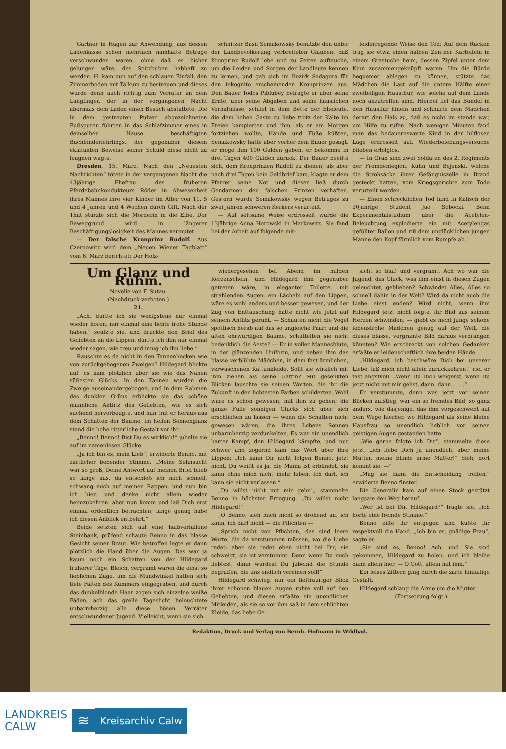Gärtner in Hagen zur Anwendung, aus dessen Ladenkasse schon mehrfach namhafte Beträge verschwunden waren, ohne daß es bisher gelungen wäre, des Spitzbuben habhaft zu werden. H. kam nun auf den schlauen Einfall, den Zimmerboden mit Talkum zu bestreuen und dieses wurde denn auch richtig zum Verräter an dem Langfinger, der in der vergangenen Nacht abermals dem Laden einen Besuch abstattete. Die in dem gestreuten Pulver abgezeichneten Fußspuren führten in das Schlafzimmer eines in demselben Hause beschäftigten Buchbinderlehrlings, der gegenüber diesem eklatanten Beweise seiner Schuld diese nicht zu leugnen wagte.
Dresden, 15. März. Nach den „Neuesten Nachrichten“ tötete in der vergangenen Nacht die 43jährige Ehefrau des früheren Pferdebahnkondukteurs Röder in Abwesenheit ihres Mannes ihre vier Kinder im Alter von 11, 5 und 4 Jahren und 4 Wochen durch Gift. Nach der That stürzte sich die Mörderin in die Elbe. Der Beweggrund wird in längerer Beschäftigungslosigkeit des Mannes vermutet.
— Der falsche Kronprinz Rudolf. Aus Czernowitz wird dem „Neuen Wiener Tagblatt“ vom 6. März berichtet: Der Holz-
schnitzer Basil Semakowsky benützte den unter der Landbevölkerung verbreiteten Glauben, daß Kronprinz Rudolf lebe und zu Zeiten auftauche, um die Leiden und Sorgen der Landleute kennen zu lernen, und gab sich im Bezirk Sadagora für den inkognito erscheinenden Kronprinzen aus. Den Bauer Todos Piblubey befragte er über seine Ernte, über seine Abgaben und seine häuslichen Verhältnisse, schlief in dem Bette der Eheleute, die dem hohen Gaste zu liebe trotz der Kälte im Freien kampierten und ihm, als er am Morgen fortziehen wollte, Hände und Füße küßten, Semakowsky hatte aber vorher dem Bauer gesagt, er möge ihm 100 Gulden geben, er bekomme in drei Tagen 400 Gulden zurück. Der Bauer beeilte sich, dem Kronprinzen Rudolf zu dienen; als aber nach drei Tagen kein Geldbrief kam, klagte er dem Pfarrer seine Not und dieser ließ durch Gendarmen den falschen Prinzen verhaften. Gestern wurde Semakowsky wegen Betruges zu zwei Jahren schweren Kerkers verurteilt.
— Auf seltsame Weise erdrosselt wurde die 13jährige Anna Horowski in Markowitz. Sie fand bei der Arbeit auf folgende mit-
leiderregende Weise den Tod: Auf dem Rücken trug sie etwa einen halben Zentner Kartoffeln in einem Grastuche heim, dessen Zipfel unter dem Kinn zusammengeknüpft waren. Um die Bürde bequemer ablegen zu können, stützte das Mädchen die Last auf die untere Hälfte einer zweiteiligen Hausthür, wie solche auf dem Lande noch anzutreffen sind. Hierbei fiel das Bündel in den Hausflur hinein und schnürte dem Mädchen derart den Hals zu, daß es nicht im stande war, um Hilfe zu rufen. Nach wenigen Minuten fand man das bedauernswerte Kind in der hilflosen Lage erdrosselt auf. Wiederbelebungsversuche blieben erfolglos.
— In Oran sind zwei Soldaten des 2. Regiments der Fremdenlegion, Kuhn und Bejenski, welche die Strohsäcke ihrer Gefängniszelle in Brand gesteckt hatten, vom Kriegsgerichte zum Tode verurteilt worden.
— Einen schrecklichen Tod fand in Kalisch der 20jährige Student Jao Sobocki. Beim Experimentalstudium über die Acetylen-Beleuchtung explodierte ein mit Acetylengas gefüllter Ballon und riß dem unglücklichen jungen Manne den Kopf förmlich vom Rumpfe ab.
Um Glanz und Ruhm.
Novelle von F. Sutau.
(Nachdruck verboten.)
21.
„Ach, dürfte ich sie wenigstens nur einmal wieder hören, nur einmal eine lichte frohe Stunde haben,“ seufzte sie, und drückte den Brief des Geliebten an die Lippen, dürfte ich ihm nur einmal wieder sagen, wie treu und innig ich ihn liebe.“
Rauschte es da nicht in den Tannenhecken wie von zurückgebogenen Zweigen? Hildegard blickte auf, es kam plötzlich über sie wie das Nahen süßesten Glücks. In den Tannen wurden die Zweige auseinandergebogen, und in dem Rahmen des dunklen Grüns erblickte sie das schöne männliche Antlitz des Geliebten, wie es sich suchend hervorbeugte, und nun trat er heraus aus dem Schatten der Bäume, im hellen Sonnenglanz stand die hohe ritterliche Gestalt vor ihr.
„Benno! Benno! Bist Du es wirklich!“ jubelte sie auf im namenlosen Glücke.
„Ja ich bin es, mein Lieb“, erwiderte Benno, mit zärtlicher bebender Stimme. „Meine Sehnsucht war so groß, Deine Antwort auf meinen Brief blieb so lange aus, da entschloß ich mich schnell, schwang mich auf meinen Rappen, und nun bin ich hier, und denke nicht allein wieder heimzukehren. aber nun komm und laß Dich erst einmal ordentlich betrachten; lange genug habe ich diesen Anblick entbehrt.“
Beide setzten sich auf eine halbverfallene Steinbank, prüfend schaute Benno in das blasse Gesicht seiner Braut. Wie betroffen legte er dann plötzlich die Hand über die Augen. Das war ja kaum noch ein Schatten von der Hildegard früherer Tage. Bleich, vergrämt waren die einst so lieblichen Züge, um die Mundwinkel hatten sich tiefe Falten des Kummers eingegraben, und durch das dunkelblonde Haar zogen sich einzelne weiße Fäden; ach das grelle Tageslicht beleuchtete unbarmherzig alle diese bösen Verräter entschwundener Jugend. Vielleicht, wenn sie sich
wiedergesehen bei Abend im milden Kerzenschein, und Hildegard ihm gegenüber getreten wäre, in eleganter Toilette, mit strahlenden Augen, ein Lächeln auf den Lippen, wäre es wohl anders und besser gewesen, und der Zug von Enttäuschung hätte nicht wie jetzt auf seinem Antlitz geruht. — Schauten nicht die Vögel spöttisch herab auf das so ungleiche Paar; und die alten ehrwürdigen Bäume, schüttelten sie nicht bedenklich die Aeste? — Er in voller Mannesblüte, in der glänzenden Uniform, und neben ihm das blasse verblühte Mädchen, in dem fast ärmlichen, verwaschenen Kattunkleide. Sollt sie wirklich mit ihm ziehen als seine Gattin? Mit gesenkten Blicken lauschte sie seinen Worten, die ihr die Zukunft in den lichtesten Farben schilderten. Wohl wäre es schön gewesen, mit ihm zu gehen; die ganze Fülle sonnigen Glücks sich über sich erschließen zu lassen — wenn die Schatten nicht gewesen wären, die ihres Lebens Sonnen unbarmherzig verdunkelten. Es war ein unendlich harter Kampf, den Hildegard kämpfte, und nur schwer und zögernd kam das Wort über ihre Lippen: „Ich kann Dir nicht folgen Benno, jetzt nicht. Du weißt es ja, die Mama ist erblindet, sie kann ohne mich nicht mehr leben. Ich darf, ich kann sie nicht verlassen.“
„Du willst nicht mit mir gehn!„ stammelte Benno in höchster Erregung. „Du willst nicht Hildegard!“
„O Benno, sieh mich nicht so drohend an, ich kann, ich darf nicht — die Pflichten —“
„Sprich nicht von Pflichten, das sind leere Worte, die da verstummen müssen, wo die Liebe redet; aber sie redet eben nicht bei Dir, sie schweigt, sie ist verstummt. Denn wenn Du mich liebtest, dann würdest Du jubelnd die Stunde begrüßen, die uns endlich vereinen soll!“
Hildegard schwieg, nur ein tieftrauriger Blick ihrer schönen blauen Augen ruhte voll auf den Geliebten, und diesen erfaßte ein unendliches Mitleiden, als sie so vor ihm saß in dem schlichten Kleide, das liebe Ge-
sicht so blaß und vergrämt. Ach wo war die Jugend, das Glück, was ihm einst in diesen Zügen geleuchtet, geblieben? Schwindet Alles, Alles so schnell dahin in der Welt? Wird da nicht auch die Liebe einst enden? Wird nicht, wenn ihm Hildegard jetzt nicht folgte, ihr Bild aus seinem Herzen schwinden, — giebt es nicht junge schöne lebensfrohe Mädchen genug auf der Welt, die dieses blasse, vergrämte Bild daraus verdrängen könnten? Wie erschreckt von solchen Gedanken erfaßte er leidenschaftlich ihre beiden Hände.
„Hildegard, ich beschwöre Dich bei unserer Liebe, laß mich nicht allein zurückkehren!“ rief er fast angstvoll. „Wenn Du Dich weigerst, wenn Du jetzt nicht mit mir gehst, dann, dann . . . .“
Er verstummte, denn was jetzt vor seinen Blicken aufstieg, war ein so fremdes Bild; so ganz anders, wie dasjenige, das ihm vorgeschwebt auf dem Wege hierher, wo Hildegard als seine kleine Hausfrau so unendlich lieblich vor seinen geistigen Augen gestanden hatte.
„Wie gerne folgte ich Dir“, stammelte diese jetzt, „ich liebe Dich ja unendlich, aber meine Mutter, meine blinde arme Mutter!“ Sieh, dort kommt sie. —“
„Mag sie dann die Entscheidung treffen,“ erwiderte Benno finster.
Die Generalin kam auf einen Stock gestützt langsam den Weg herauf.
„Wer ist bei Dir, Hildegard?“ fragte sie, „ich hörte eine fremde Stimme.“
Benno eilte ihr entgegen und küßte ihr respektvoll die Hand. „Ich bin es, gnädige Frau“, sagte er.
„Sie sind es, Benno! Ach, und Sie sind gekommen, Hildegard zu holen, und ich bleibe dann allein hier. — O Gott, allein mit ihm.“
Ein leises Zittern ging durch die zarte hinfällige Gestalt.
Hildegard schlang die Arme um die Mutter.
(Fortsetzung folgt.)
Redaktion, Druck und Verlag von Bernh. Hofmann in Wildbad.
LANDKREIS
CALW
≋
Kreisarchiv Calw